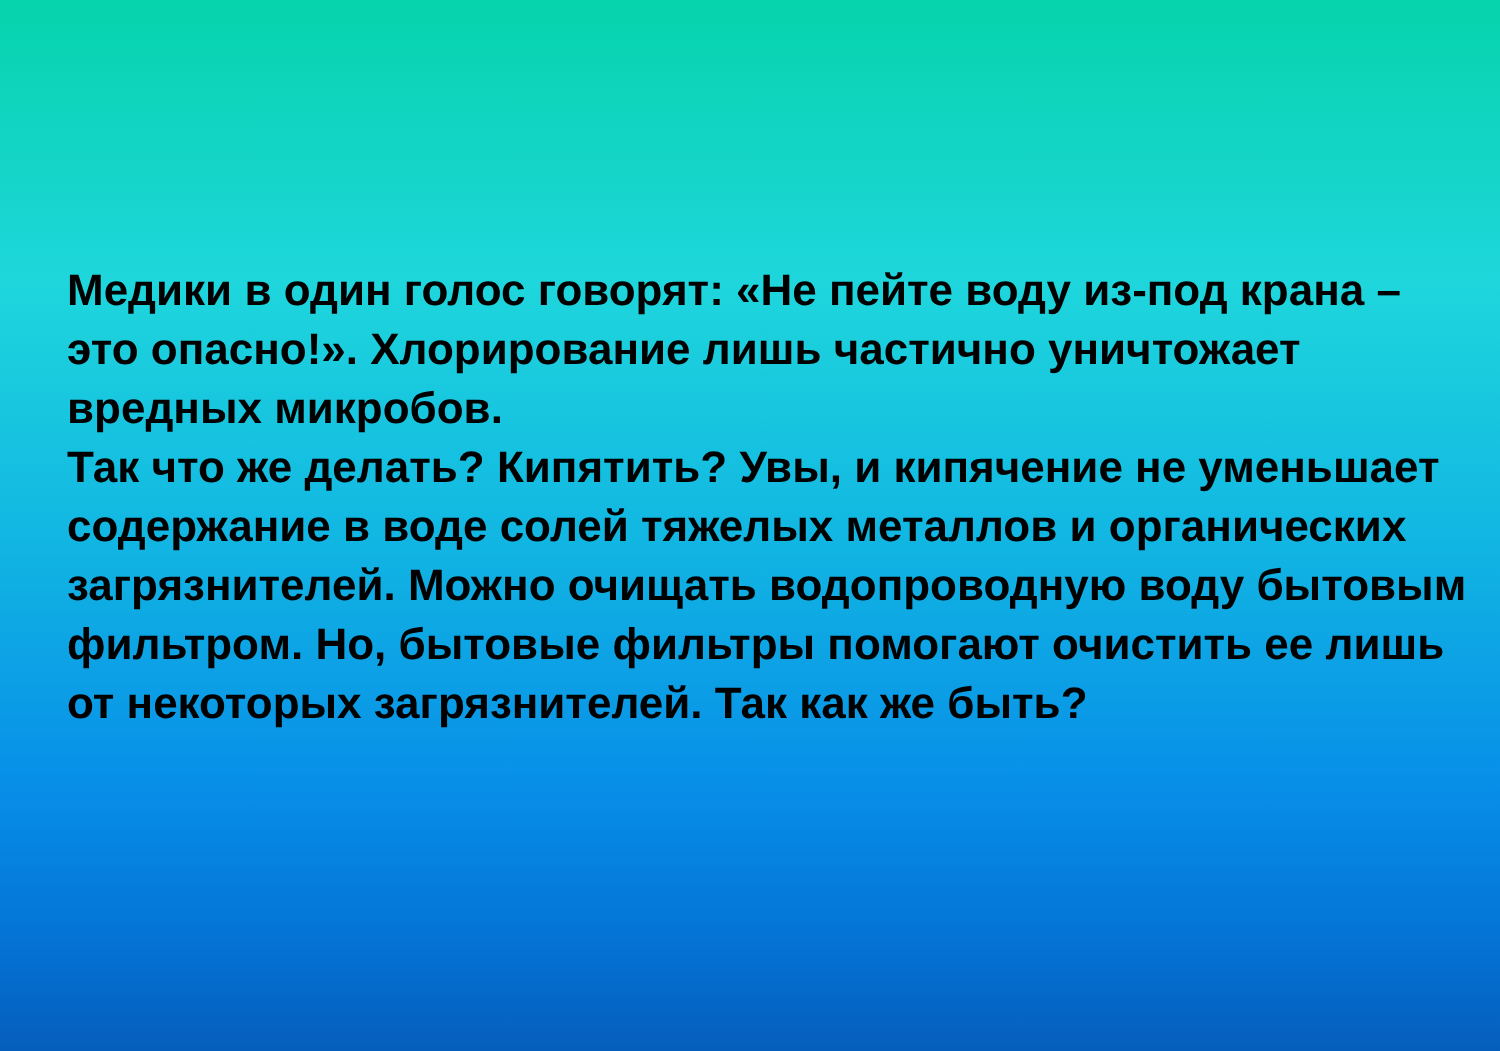Медики в один голос говорят: «Не пейте воду из-под крана – это опасно!». Хлорирование лишь частично уничтожает вредных микробов.
Так что же делать? Кипятить? Увы, и кипячение не уменьшает содержание в воде солей тяжелых металлов и органических загрязнителей. Можно очищать водопроводную воду бытовым фильтром. Но, бытовые фильтры помогают очистить ее лишь от некоторых загрязнителей. Так как же быть?